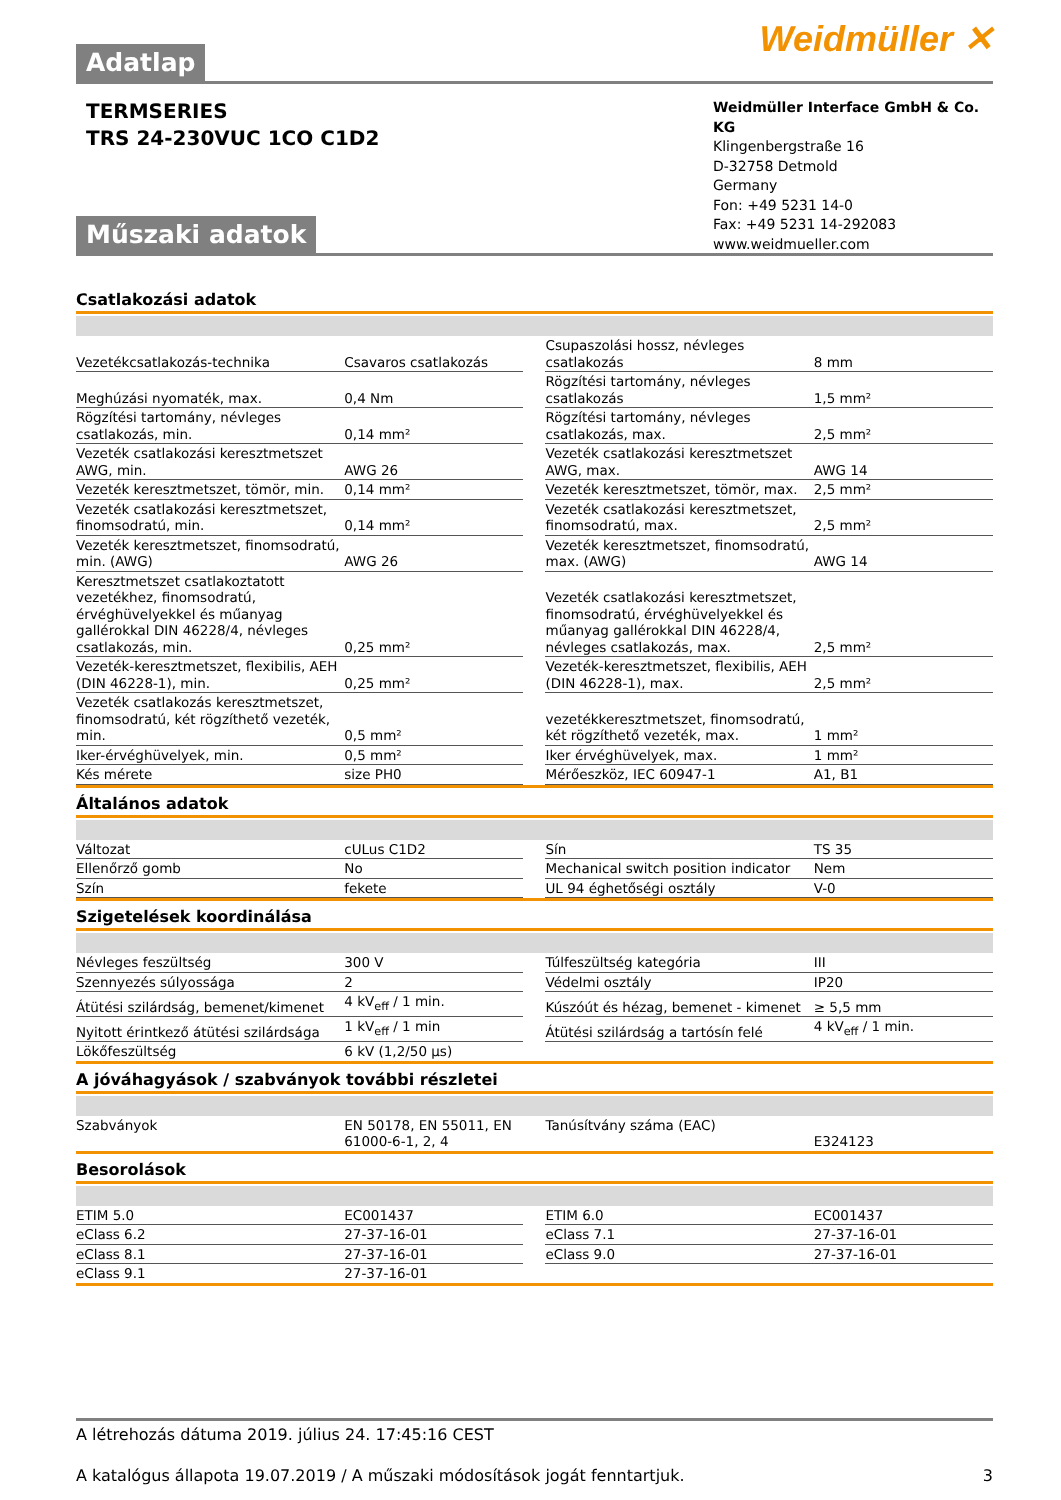Weidmüller ✕
Adatlap
TERMSERIES
TRS 24-230VUC 1CO C1D2
Weidmüller Interface GmbH & Co. KG
Klingenbergstraße 16
D-32758 Detmold
Germany
Fon: +49 5231 14-0
Fax: +49 5231 14-292083
www.weidmueller.com
Műszaki adatok
Csatlakozási adatok
| Vezetékcsatlakozás-technika | Csavaros csatlakozás | | Csupaszolási hossz, névleges csatlakozás | 8 mm |
| Meghúzási nyomaték, max. | 0,4 Nm | | Rögzítési tartomány, névleges csatlakozás | 1,5 mm² |
| Rögzítési tartomány, névleges csatlakozás, min. | 0,14 mm² | | Rögzítési tartomány, névleges csatlakozás, max. | 2,5 mm² |
| Vezeték csatlakozási keresztmetszet AWG, min. | AWG 26 | | Vezeték csatlakozási keresztmetszet AWG, max. | AWG 14 |
| Vezeték keresztmetszet, tömör, min. | 0,14 mm² | | Vezeték keresztmetszet, tömör, max. | 2,5 mm² |
| Vezeték csatlakozási keresztmetszet, finomsodratú, min. | 0,14 mm² | | Vezeték csatlakozási keresztmetszet, finomsodratú, max. | 2,5 mm² |
| Vezeték keresztmetszet, finomsodratú, min. (AWG) | AWG 26 | | Vezeték keresztmetszet, finomsodratú, max. (AWG) | AWG 14 |
| Keresztmetszet csatlakoztatott vezetékhez, finomsodratú, érvéghüvelyekkel és műanyag gallérokkal DIN 46228/4, névleges csatlakozás, min. | 0,25 mm² | | Vezeték csatlakozási keresztmetszet, finomsodratú, érvéghüvelyekkel és műanyag gallérokkal DIN 46228/4, névleges csatlakozás, max. | 2,5 mm² |
| Vezeték-keresztmetszet, flexibilis, AEH (DIN 46228-1), min. | 0,25 mm² | | Vezeték-keresztmetszet, flexibilis, AEH (DIN 46228-1), max. | 2,5 mm² |
| Vezeték csatlakozás keresztmetszet, finomsodratú, két rögzíthető vezeték, min. | 0,5 mm² | | vezetékkeresztmetszet, finomsodratú, két rögzíthető vezeték, max. | 1 mm² |
| Iker-érvéghüvelyek, min. | 0,5 mm² | | Iker érvéghüvelyek, max. | 1 mm² |
| Kés mérete | size PH0 | | Mérőeszköz, IEC 60947-1 | A1, B1 |
Általános adatok
| Változat | cULus C1D2 | | Sín | TS 35 |
| Ellenőrző gomb | No | | Mechanical switch position indicator | Nem |
| Szín | fekete | | UL 94 éghetőségi osztály | V-0 |
Szigetelések koordinálása
| Névleges feszültség | 300 V | | Túlfeszültség kategória | III |
| Szennyezés súlyossága | 2 | | Védelmi osztály | IP20 |
| Átütési szilárdság, bemenet/kimenet | 4 kV<sub>eff</sub> / 1 min. | | Kúszóút és hézag, bemenet - kimenet | ≥ 5,5 mm |
| Nyitott érintkező átütési szilárdsága | 1 kV<sub>eff</sub> / 1 min | | Átütési szilárdság a tartósín felé | 4 kV<sub>eff</sub> / 1 min. |
| Lökőfeszültség | 6 kV (1,2/50 µs) | | | |
A jóváhagyások / szabványok további részletei
| Szabványok | EN 50178, EN 55011, EN 61000-6-1, 2, 4 | | Tanúsítvány száma (EAC) | E324123 |
Besorolások
| ETIM 5.0 | EC001437 | | ETIM 6.0 | EC001437 |
| eClass 6.2 | 27-37-16-01 | | eClass 7.1 | 27-37-16-01 |
| eClass 8.1 | 27-37-16-01 | | eClass 9.0 | 27-37-16-01 |
| eClass 9.1 | 27-37-16-01 | | | |
A létrehozás dátuma 2019. július 24. 17:45:16 CEST
A katalógus állapota 19.07.2019 / A műszaki módosítások jogát fenntartjuk. 3